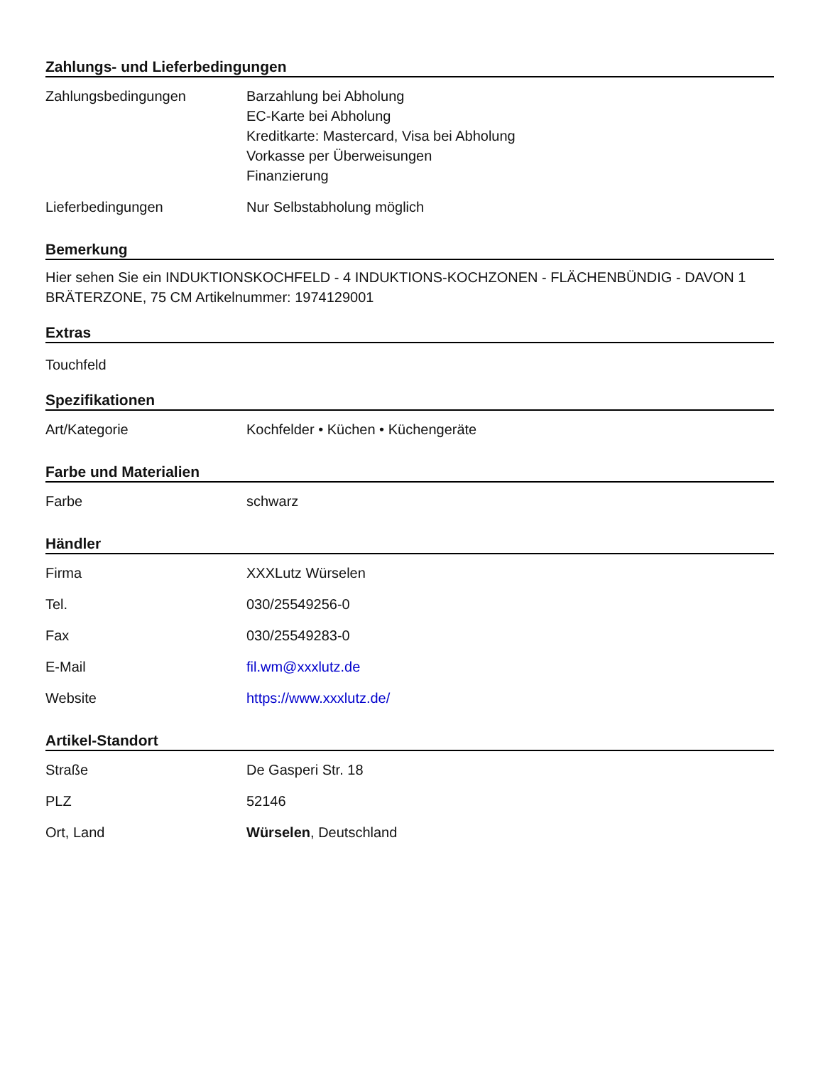Zahlungs- und Lieferbedingungen
| Zahlungsbedingungen | Barzahlung bei Abholung EC-Karte bei Abholung Kreditkarte: Mastercard, Visa bei Abholung Vorkasse per Überweisungen Finanzierung |
| Lieferbedingungen | Nur Selbstabholung möglich |
Bemerkung
Hier sehen Sie ein INDUKTIONSKOCHFELD - 4 INDUKTIONS-KOCHZONEN - FLÄCHENBÜNDIG - DAVON 1 BRÄTERZONE, 75 CM Artikelnummer: 1974129001
Extras
Touchfeld
Spezifikationen
| Art/Kategorie | Kochfelder • Küchen • Küchengeräte |
Farbe und Materialien
| Farbe | schwarz |
Händler
| Firma | XXXLutz Würselen |
| Tel. | 030/25549256-0 |
| Fax | 030/25549283-0 |
| E-Mail | fil.wm@xxxlutz.de |
| Website | https://www.xxxlutz.de/ |
Artikel-Standort
| Straße | De Gasperi Str. 18 |
| PLZ | 52146 |
| Ort, Land | Würselen , Deutschland |